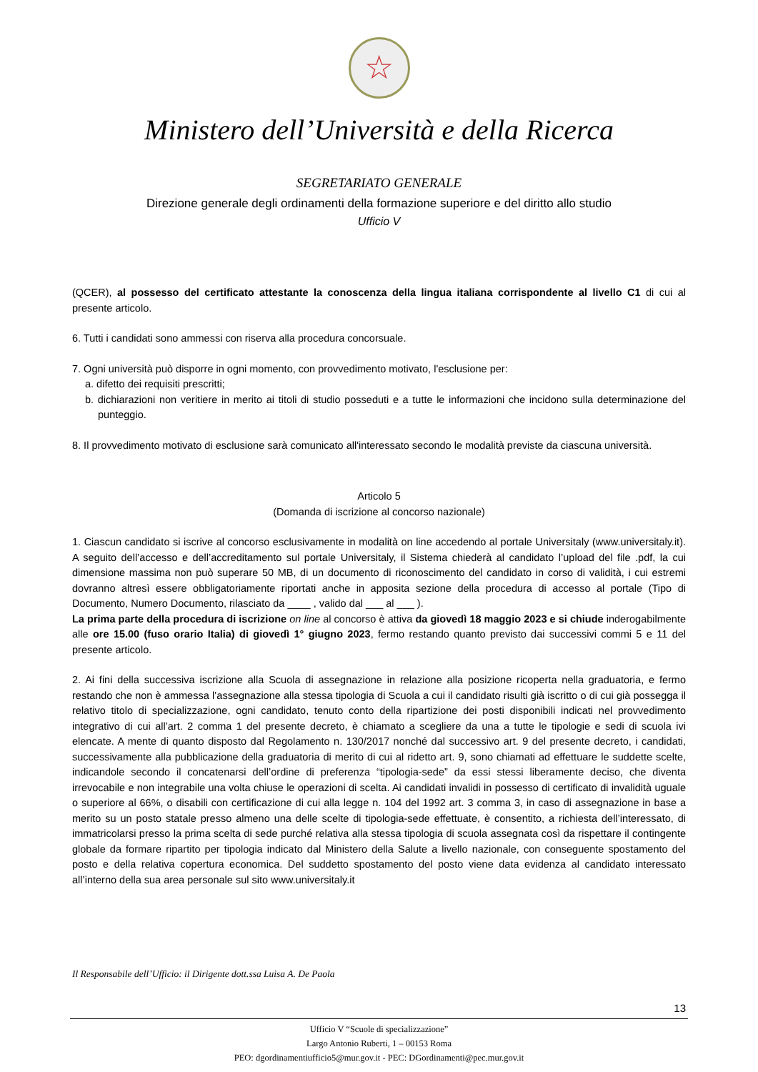☆
Ministero dell’Università e della Ricerca
SEGRETARIATO GENERALE
Direzione generale degli ordinamenti della formazione superiore e del diritto allo studio
Ufficio V
(QCER), al possesso del certificato attestante la conoscenza della lingua italiana corrispondente al livello C1 di cui al presente articolo.
6. Tutti i candidati sono ammessi con riserva alla procedura concorsuale.
7. Ogni università può disporre in ogni momento, con provvedimento motivato, l'esclusione per:
a. difetto dei requisiti prescritti;
b. dichiarazioni non veritiere in merito ai titoli di studio posseduti e a tutte le informazioni che incidono sulla determinazione del punteggio.
8. Il provvedimento motivato di esclusione sarà comunicato all'interessato secondo le modalità previste da ciascuna università.
Articolo 5
(Domanda di iscrizione al concorso nazionale)
1. Ciascun candidato si iscrive al concorso esclusivamente in modalità on line accedendo al portale Universitaly (www.universitaly.it). A seguito dell’accesso e dell’accreditamento sul portale Universitaly, il Sistema chiederà al candidato l’upload del file .pdf, la cui dimensione massima non può superare 50 MB, di un documento di riconoscimento del candidato in corso di validità, i cui estremi dovranno altresì essere obbligatoriamente riportati anche in apposita sezione della procedura di accesso al portale (Tipo di Documento, Numero Documento, rilasciato da ____ , valido dal ___ al ___ ).
La prima parte della procedura di iscrizione on line al concorso è attiva da giovedì 18 maggio 2023 e si chiude inderogabilmente alle ore 15.00 (fuso orario Italia) di giovedì 1° giugno 2023, fermo restando quanto previsto dai successivi commi 5 e 11 del presente articolo.
2. Ai fini della successiva iscrizione alla Scuola di assegnazione in relazione alla posizione ricoperta nella graduatoria, e fermo restando che non è ammessa l’assegnazione alla stessa tipologia di Scuola a cui il candidato risulti già iscritto o di cui già possegga il relativo titolo di specializzazione, ogni candidato, tenuto conto della ripartizione dei posti disponibili indicati nel provvedimento integrativo di cui all’art. 2 comma 1 del presente decreto, è chiamato a scegliere da una a tutte le tipologie e sedi di scuola ivi elencate. A mente di quanto disposto dal Regolamento n. 130/2017 nonché dal successivo art. 9 del presente decreto, i candidati, successivamente alla pubblicazione della graduatoria di merito di cui al ridetto art. 9, sono chiamati ad effettuare le suddette scelte, indicandole secondo il concatenarsi dell’ordine di preferenza “tipologia-sede” da essi stessi liberamente deciso, che diventa irrevocabile e non integrabile una volta chiuse le operazioni di scelta. Ai candidati invalidi in possesso di certificato di invalidità uguale o superiore al 66%, o disabili con certificazione di cui alla legge n. 104 del 1992 art. 3 comma 3, in caso di assegnazione in base a merito su un posto statale presso almeno una delle scelte di tipologia-sede effettuate, è consentito, a richiesta dell’interessato, di immatricolarsi presso la prima scelta di sede purché relativa alla stessa tipologia di scuola assegnata così da rispettare il contingente globale da formare ripartito per tipologia indicato dal Ministero della Salute a livello nazionale, con conseguente spostamento del posto e della relativa copertura economica. Del suddetto spostamento del posto viene data evidenza al candidato interessato all’interno della sua area personale sul sito www.universitaly.it
Il Responsabile dell’Ufficio: il Dirigente dott.ssa Luisa A. De Paola
13
Ufficio V “Scuole di specializzazione”
Largo Antonio Ruberti, 1 – 00153 Roma
PEO: dgordinamentiufficio5@mur.gov.it - PEC: DGordinamenti@pec.mur.gov.it